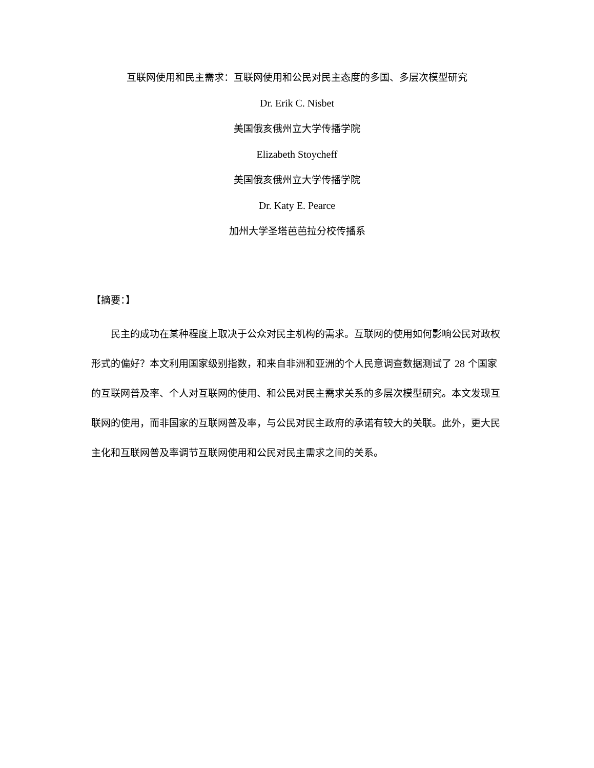互联网使用和民主需求：互联网使用和公民对民主态度的多国、多层次模型研究
Dr. Erik C. Nisbet
美国俄亥俄州立大学传播学院
Elizabeth Stoycheff
美国俄亥俄州立大学传播学院
Dr. Katy E. Pearce
加州大学圣塔芭芭拉分校传播系
【摘要：】
　　民主的成功在某种程度上取决于公众对民主机构的需求。互联网的使用如何影响公民对政权形式的偏好？本文利用国家级别指数，和来自非洲和亚洲的个人民意调查数据测试了 28 个国家的互联网普及率、个人对互联网的使用、和公民对民主需求关系的多层次模型研究。本文发现互联网的使用，而非国家的互联网普及率，与公民对民主政府的承诺有较大的关联。此外，更大民主化和互联网普及率调节互联网使用和公民对民主需求之间的关系。